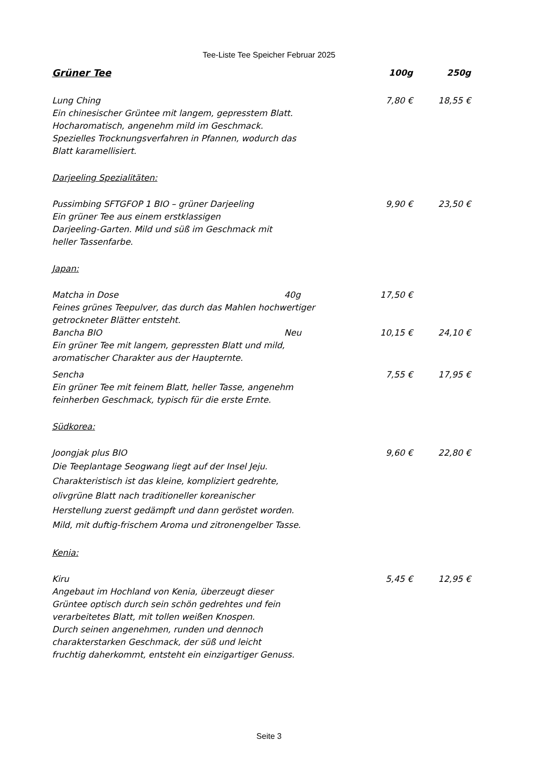Tee-Liste Tee Speicher Februar 2025
Grüner Tee 100g 250g
Lung Ching 7,80 € 18,55 €
Ein chinesischer Grüntee mit langem, gepresstem Blatt.
Hocharomatisch, angenehm mild im Geschmack.
Spezielles Trocknungsverfahren in Pfannen, wodurch das
Blatt karamellisiert.
Darjeeling Spezialitäten:
Pussimbing SFTGFOP 1 BIO – grüner Darjeeling
9,90 € 23,50 €
Ein grüner Tee aus einem erstklassigen
Darjeeling-Garten. Mild und süß im Geschmack mit
heller Tassenfarbe.
Japan:
Matcha in Dose 40g 17,50 €
Feines grünes Teepulver, das durch das Mahlen hochwertiger
getrockneter Blätter entsteht.
Bancha BIO Neu 10,15 € 24,10 €
Ein grüner Tee mit langem, gepressten Blatt und mild,
aromatischer Charakter aus der Haupternte.
Sencha 7,55 € 17,95 €
Ein grüner Tee mit feinem Blatt, heller Tasse, angenehm
feinherben Geschmack, typisch für die erste Ernte.
Südkorea:
Joongjak plus BIO 9,60 € 22,80 €
Die Teeplantage Seogwang liegt auf der Insel Jeju.
Charakteristisch ist das kleine, kompliziert gedrehte,
olivgrüne Blatt nach traditioneller koreanischer
Herstellung zuerst gedämpft und dann geröstet worden.
Mild, mit duftig-frischem Aroma und zitronengelber Tasse.
Kenia:
Kiru 5,45 € 12,95 €
Angebaut im Hochland von Kenia, überzeugt dieser
Grüntee optisch durch sein schön gedrehtes und fein
verarbeitetes Blatt, mit tollen weißen Knospen.
Durch seinen angenehmen, runden und dennoch
charakterstarken Geschmack, der süß und leicht
fruchtig daherkommt, entsteht ein einzigartiger Genuss.
Seite 3